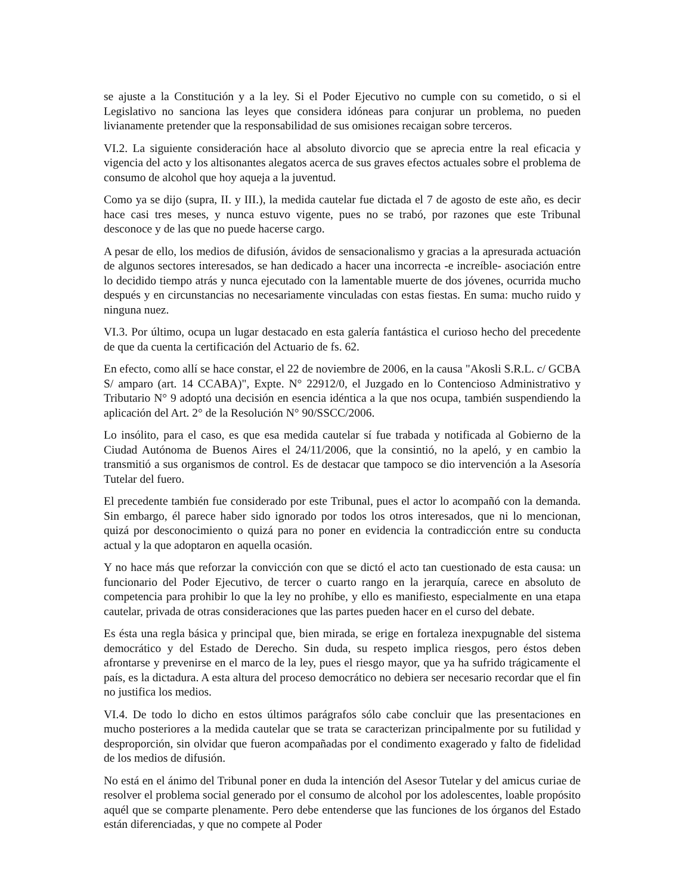se ajuste a la Constitución y a la ley. Si el Poder Ejecutivo no cumple con su cometido, o si el Legislativo no sanciona las leyes que considera idóneas para conjurar un problema, no pueden livianamente pretender que la responsabilidad de sus omisiones recaigan sobre terceros.
VI.2. La siguiente consideración hace al absoluto divorcio que se aprecia entre la real eficacia y vigencia del acto y los altisonantes alegatos acerca de sus graves efectos actuales sobre el problema de consumo de alcohol que hoy aqueja a la juventud.
Como ya se dijo (supra, II. y III.), la medida cautelar fue dictada el 7 de agosto de este año, es decir hace casi tres meses, y nunca estuvo vigente, pues no se trabó, por razones que este Tribunal desconoce y de las que no puede hacerse cargo.
A pesar de ello, los medios de difusión, ávidos de sensacionalismo y gracias a la apresurada actuación de algunos sectores interesados, se han dedicado a hacer una incorrecta -e increíble- asociación entre lo decidido tiempo atrás y nunca ejecutado con la lamentable muerte de dos jóvenes, ocurrida mucho después y en circunstancias no necesariamente vinculadas con estas fiestas. En suma: mucho ruido y ninguna nuez.
VI.3. Por último, ocupa un lugar destacado en esta galería fantástica el curioso hecho del precedente de que da cuenta la certificación del Actuario de fs. 62.
En efecto, como allí se hace constar, el 22 de noviembre de 2006, en la causa "Akosli S.R.L. c/ GCBA S/ amparo (art. 14 CCABA)", Expte. N° 22912/0, el Juzgado en lo Contencioso Administrativo y Tributario N° 9 adoptó una decisión en esencia idéntica a la que nos ocupa, también suspendiendo la aplicación del Art. 2° de la Resolución N° 90/SSCC/2006.
Lo insólito, para el caso, es que esa medida cautelar sí fue trabada y notificada al Gobierno de la Ciudad Autónoma de Buenos Aires el 24/11/2006, que la consintió, no la apeló, y en cambio la transmitió a sus organismos de control. Es de destacar que tampoco se dio intervención a la Asesoría Tutelar del fuero.
El precedente también fue considerado por este Tribunal, pues el actor lo acompañó con la demanda. Sin embargo, él parece haber sido ignorado por todos los otros interesados, que ni lo mencionan, quizá por desconocimiento o quizá para no poner en evidencia la contradicción entre su conducta actual y la que adoptaron en aquella ocasión.
Y no hace más que reforzar la convicción con que se dictó el acto tan cuestionado de esta causa: un funcionario del Poder Ejecutivo, de tercer o cuarto rango en la jerarquía, carece en absoluto de competencia para prohibir lo que la ley no prohíbe, y ello es manifiesto, especialmente en una etapa cautelar, privada de otras consideraciones que las partes pueden hacer en el curso del debate.
Es ésta una regla básica y principal que, bien mirada, se erige en fortaleza inexpugnable del sistema democrático y del Estado de Derecho. Sin duda, su respeto implica riesgos, pero éstos deben afrontarse y prevenirse en el marco de la ley, pues el riesgo mayor, que ya ha sufrido trágicamente el país, es la dictadura. A esta altura del proceso democrático no debiera ser necesario recordar que el fin no justifica los medios.
VI.4. De todo lo dicho en estos últimos parágrafos sólo cabe concluir que las presentaciones en mucho posteriores a la medida cautelar que se trata se caracterizan principalmente por su futilidad y desproporción, sin olvidar que fueron acompañadas por el condimento exagerado y falto de fidelidad de los medios de difusión.
No está en el ánimo del Tribunal poner en duda la intención del Asesor Tutelar y del amicus curiae de resolver el problema social generado por el consumo de alcohol por los adolescentes, loable propósito aquél que se comparte plenamente. Pero debe entenderse que las funciones de los órganos del Estado están diferenciadas, y que no compete al Poder